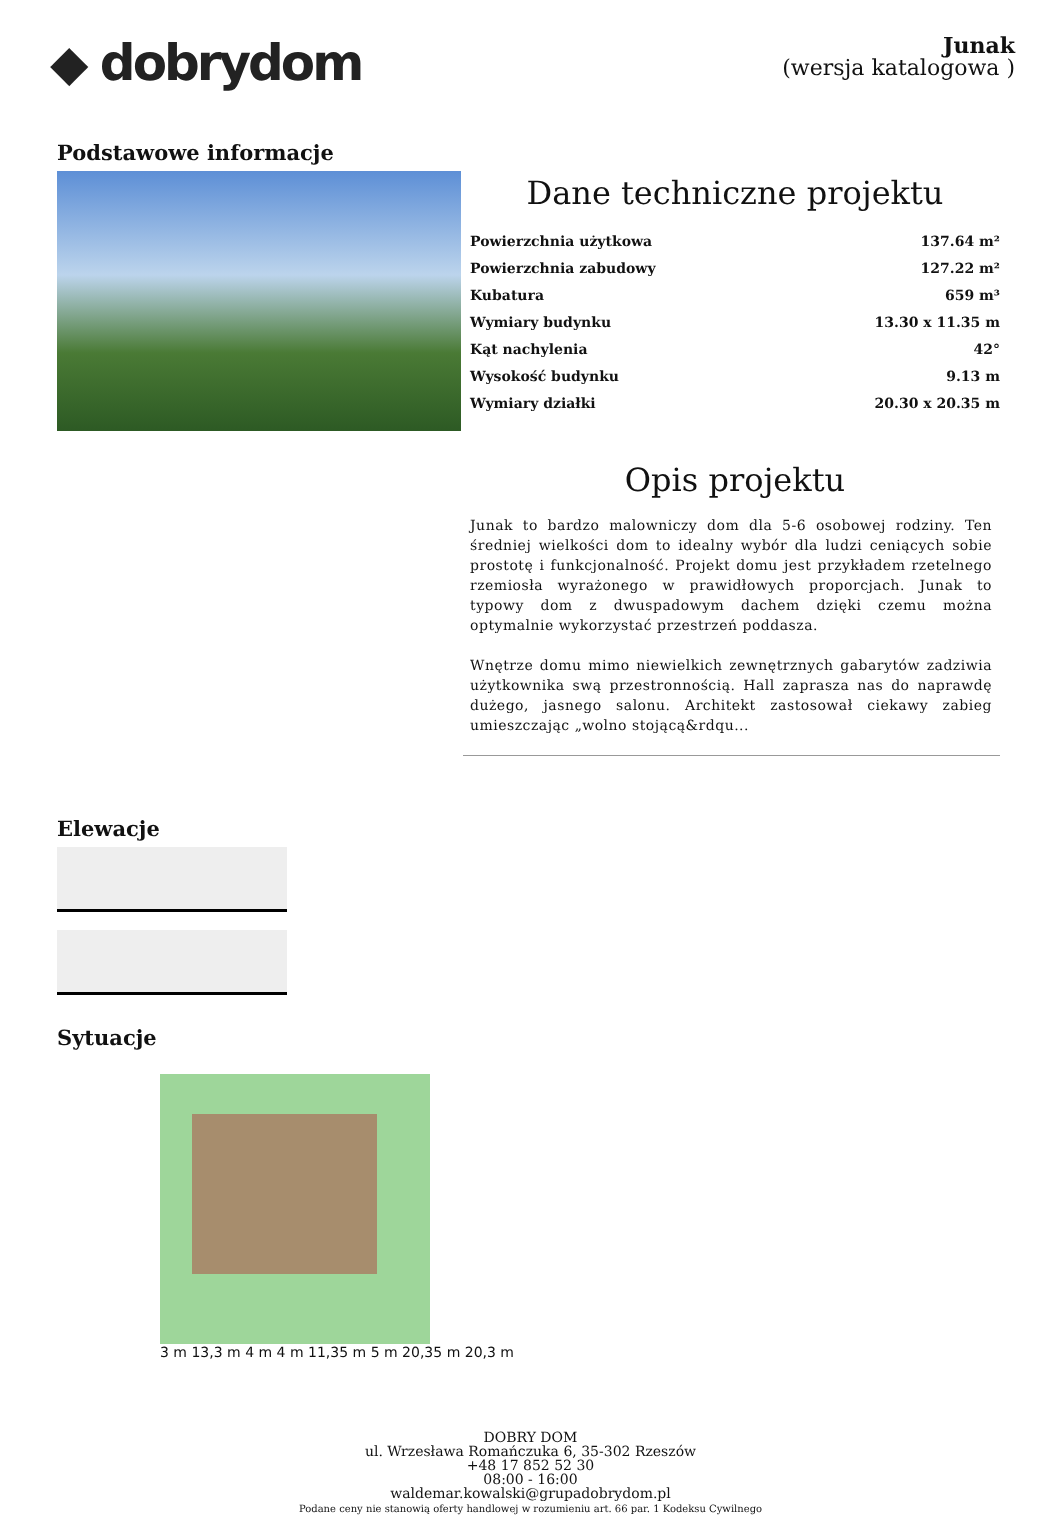◆ dobrydom
Junak
(wersja katalogowa )
Podstawowe informacje
Dane techniczne projektu
| Powierzchnia użytkowa | 137.64 m² |
| Powierzchnia zabudowy | 127.22 m² |
| Kubatura | 659 m³ |
| Wymiary budynku | 13.30 x 11.35 m |
| Kąt nachylenia | 42° |
| Wysokość budynku | 9.13 m |
| Wymiary działki | 20.30 x 20.35 m |
Opis projektu
Junak to bardzo malowniczy dom dla 5-6 osobowej rodziny. Ten średniej wielkości dom to idealny wybór dla ludzi ceniących sobie prostotę i funkcjonalność. Projekt domu jest przykładem rzetelnego rzemiosła wyrażonego w prawidłowych proporcjach. Junak to typowy dom z dwuspadowym dachem dzięki czemu można optymalnie wykorzystać przestrzeń poddasza.
Wnętrze domu mimo niewielkich zewnętrznych gabarytów zadziwia użytkownika swą przestronnością. Hall zaprasza nas do naprawdę dużego, jasnego salonu. Architekt zastosował ciekawy zabieg umieszczając „wolno stojącą&rdqu...
Elewacje
Sytuacje
3 m 13,3 m 4 m 4 m 11,35 m 5 m 20,35 m 20,3 m
DOBRY DOM
ul. Wrzesława Romańczuka 6, 35-302 Rzeszów
+48 17 852 52 30
08:00 - 16:00
waldemar.kowalski@grupadobrydom.pl
Podane ceny nie stanowią oferty handlowej w rozumieniu art. 66 par. 1 Kodeksu Cywilnego